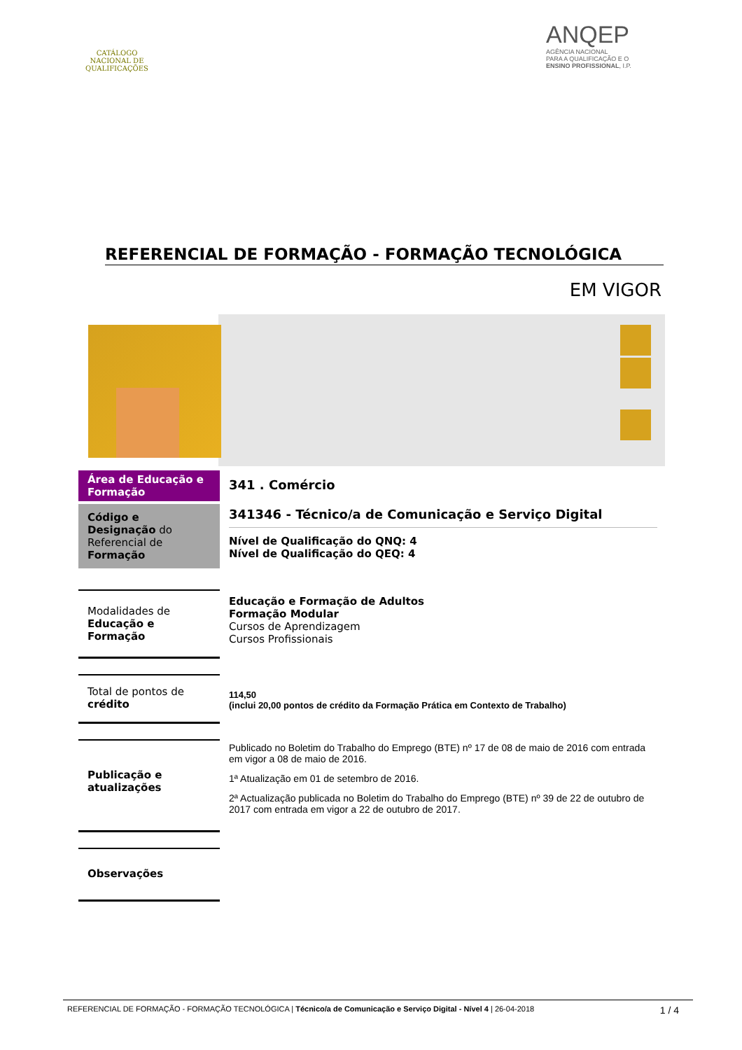CATÁLOGO
NACIONAL DE
QUALIFICAÇÕES
ANQEP
AGÊNCIA NACIONAL
PARA A QUALIFICAÇÃO E O
ENSINO PROFISSIONAL, I.P.
REFERENCIAL DE FORMAÇÃO - FORMAÇÃO TECNOLÓGICA
EM VIGOR
Área de Educação e Formação
341 . Comércio
Código e Designação do Referencial de Formação
341346 - Técnico/a de Comunicação e Serviço Digital
Nível de Qualificação do QNQ: 4
Nível de Qualificação do QEQ: 4
Modalidades de Educação e Formação
Educação e Formação de Adultos
Formação Modular
Cursos de Aprendizagem
Cursos Profissionais
Total de pontos de crédito
114,50
(inclui 20,00 pontos de crédito da Formação Prática em Contexto de Trabalho)
Publicação e atualizações
Publicado no Boletim do Trabalho do Emprego (BTE) nº 17 de 08 de maio de 2016 com entrada em vigor a 08 de maio de 2016.
1ª Atualização em 01 de setembro de 2016.
2ª Actualização publicada no Boletim do Trabalho do Emprego (BTE) nº 39 de 22 de outubro de 2017 com entrada em vigor a 22 de outubro de 2017.
Observações
REFERENCIAL DE FORMAÇÃO - FORMAÇÃO TECNOLÓGICA | Técnico/a de Comunicação e Serviço Digital - Nível 4 | 26-04-2018 1 / 4